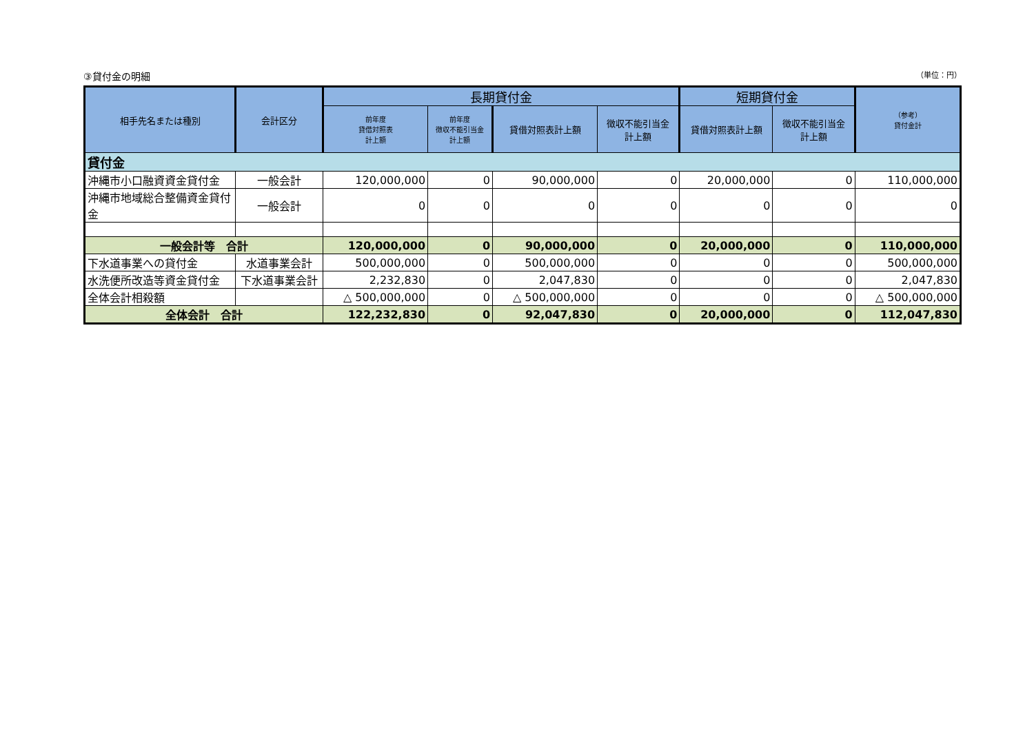③貸付金の明細 （単位：円）
| 相手先名または種別 | 会計区分 | 長期貸付金 | | | | 短期貸付金 | | （参考） 貸付金計 |
| --- | --- | --- | --- | --- | --- | --- | --- | --- |
| | | 前年度 貸借対照表 計上額 | 前年度 徴収不能引当金 計上額 | 貸借対照表計上額 | 徴収不能引当金 計上額 | 貸借対照表計上額 | 徴収不能引当金 計上額 | |
| 貸付金 | | | | | | | | |
| 沖縄市小口融資資金貸付金 | 一般会計 | 120,000,000 | 0 | 90,000,000 | 0 | 20,000,000 | 0 | 110,000,000 |
| 沖縄市地域総合整備資金貸付金 | 一般会計 | 0 | 0 | 0 | 0 | 0 | 0 | 0 |
| 一般会計等 合計 | | 120,000,000 | 0 | 90,000,000 | 0 | 20,000,000 | 0 | 110,000,000 |
| 下水道事業への貸付金 | 水道事業会計 | 500,000,000 | 0 | 500,000,000 | 0 | 0 | 0 | 500,000,000 |
| 水洗便所改造等資金貸付金 | 下水道事業会計 | 2,232,830 | 0 | 2,047,830 | 0 | 0 | 0 | 2,047,830 |
| 全体会計相殺額 | | △ 500,000,000 | 0 | △ 500,000,000 | 0 | 0 | 0 | △ 500,000,000 |
| 全体会計 合計 | | 122,232,830 | 0 | 92,047,830 | 0 | 20,000,000 | 0 | 112,047,830 |